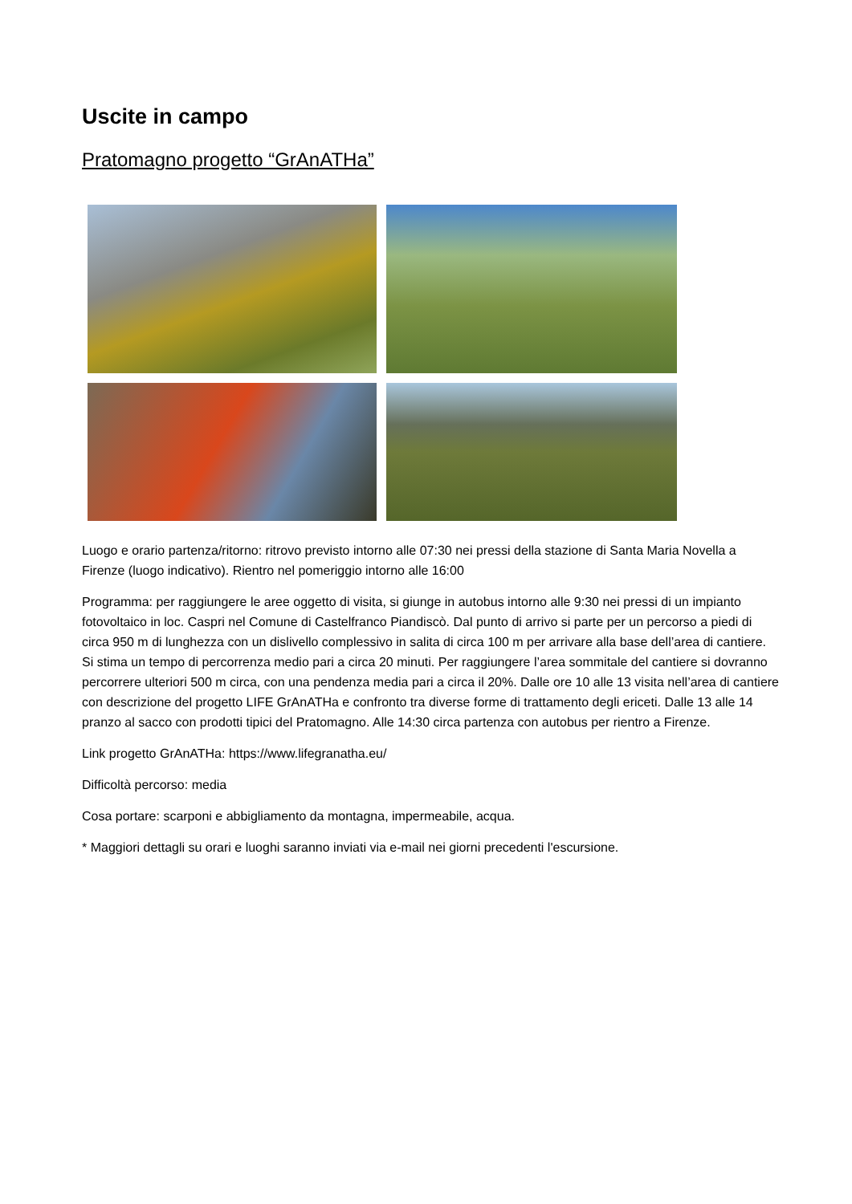Uscite in campo
Pratomagno progetto “GrAnATHa”
Luogo e orario partenza/ritorno: ritrovo previsto intorno alle 07:30 nei pressi della stazione di Santa Maria Novella a Firenze (luogo indicativo). Rientro nel pomeriggio intorno alle 16:00
Programma: per raggiungere le aree oggetto di visita, si giunge in autobus intorno alle 9:30 nei pressi di un impianto fotovoltaico in loc. Caspri nel Comune di Castelfranco Piandiscò. Dal punto di arrivo si parte per un percorso a piedi di circa 950 m di lunghezza con un dislivello complessivo in salita di circa 100 m per arrivare alla base dell’area di cantiere. Si stima un tempo di percorrenza medio pari a circa 20 minuti. Per raggiungere l’area sommitale del cantiere si dovranno percorrere ulteriori 500 m circa, con una pendenza media pari a circa il 20%. Dalle ore 10 alle 13 visita nell’area di cantiere con descrizione del progetto LIFE GrAnATHa e confronto tra diverse forme di trattamento degli ericeti. Dalle 13 alle 14 pranzo al sacco con prodotti tipici del Pratomagno. Alle 14:30 circa partenza con autobus per rientro a Firenze.
Link progetto GrAnATHa: https://www.lifegranatha.eu/
Difficoltà percorso: media
Cosa portare: scarponi e abbigliamento da montagna, impermeabile, acqua.
* Maggiori dettagli su orari e luoghi saranno inviati via e-mail nei giorni precedenti l'escursione.